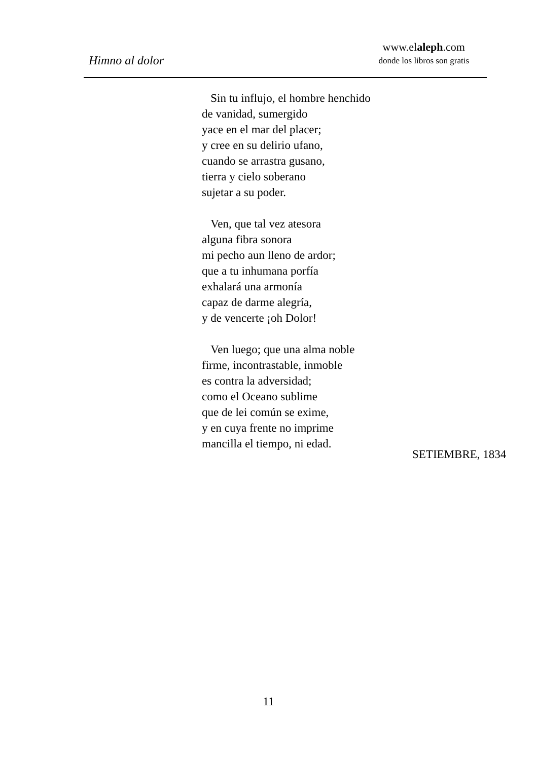Himno al dolor
www.elaleph.com
donde los libros son gratis
Sin tu influjo, el hombre henchido
de vanidad, sumergido
yace en el mar del placer;
y cree en su delirio ufano,
cuando se arrastra gusano,
tierra y cielo soberano
sujetar a su poder.
Ven, que tal vez atesora
alguna fibra sonora
mi pecho aun lleno de ardor;
que a tu inhumana porfía
exhalará una armonía
capaz de darme alegría,
y de vencerte ¡oh Dolor!
Ven luego; que una alma noble
firme, incontrastable, inmoble
es contra la adversidad;
como el Oceano sublime
que de lei común se exime,
y en cuya frente no imprime
mancilla el tiempo, ni edad.
SETIEMBRE, 1834
11